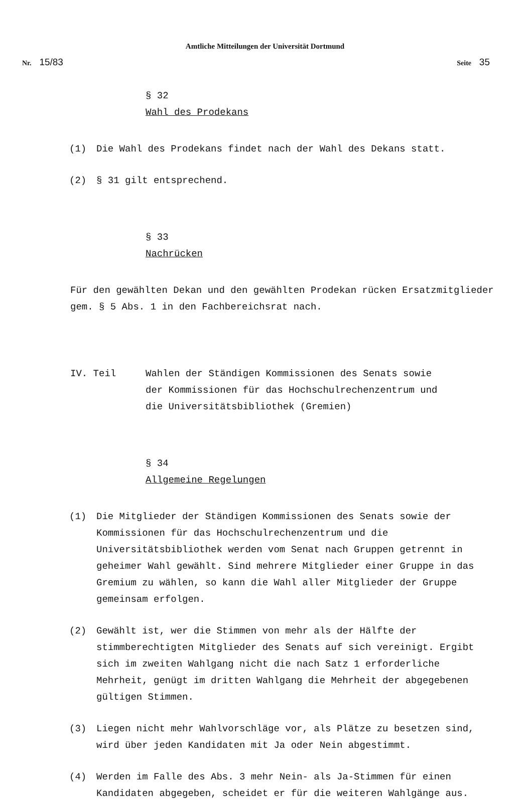Amtliche Mitteilungen der Universität Dortmund
Nr. 15/83 Seite 35
§ 32
Wahl des Prodekans
(1) Die Wahl des Prodekans findet nach der Wahl des Dekans statt.
(2) § 31 gilt entsprechend.
§ 33
Nachrücken
Für den gewählten Dekan und den gewählten Prodekan rücken Ersatzmitglieder gem. § 5 Abs. 1 in den Fachbereichsrat nach.
IV. Teil Wahlen der Ständigen Kommissionen des Senats sowie
der Kommissionen für das Hochschulrechenzentrum und
die Universitätsbibliothek (Gremien)
§ 34
Allgemeine Regelungen
(1) Die Mitglieder der Ständigen Kommissionen des Senats sowie der Kommissionen für das Hochschulrechenzentrum und die Universitätsbibliothek werden vom Senat nach Gruppen getrennt in geheimer Wahl gewählt. Sind mehrere Mitglieder einer Gruppe in das Gremium zu wählen, so kann die Wahl aller Mitglieder der Gruppe gemeinsam erfolgen.
(2) Gewählt ist, wer die Stimmen von mehr als der Hälfte der stimmberechtigten Mitglieder des Senats auf sich vereinigt. Ergibt sich im zweiten Wahlgang nicht die nach Satz 1 erforderliche Mehrheit, genügt im dritten Wahlgang die Mehrheit der abgegebenen gültigen Stimmen.
(3) Liegen nicht mehr Wahlvorschläge vor, als Plätze zu besetzen sind, wird über jeden Kandidaten mit Ja oder Nein abgestimmt.
(4) Werden im Falle des Abs. 3 mehr Nein- als Ja-Stimmen für einen Kandidaten abgegeben, scheidet er für die weiteren Wahlgänge aus.